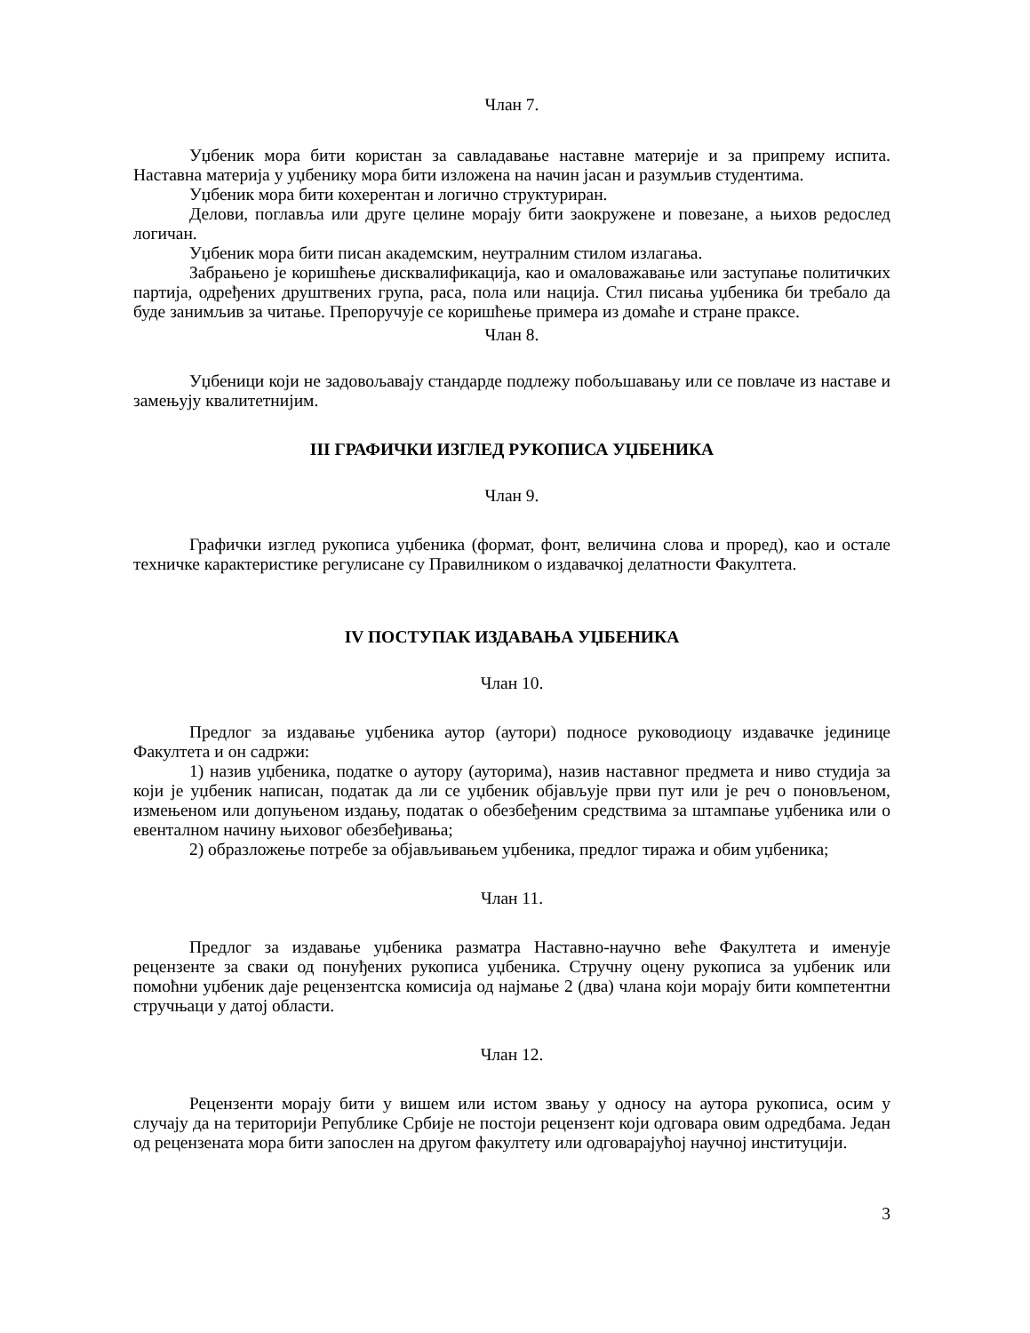Члан 7.
Уџбеник мора бити користан за савладавање наставне материје и за припрему испита. Наставна материја у уџбенику мора бити изложена на начин јасан и разумљив студентима.
Уџбеник мора бити кохерентан и логично структуриран.
Делови, поглавља или друге целине морају бити заокружене и повезане, а њихов редослед логичан.
Уџбеник мора бити писан академским, неутралним стилом излагања.
Забрањено је коришћење дисквалификација, као и омаловажавање или заступање политичких партија, одређених друштвених група, раса, пола или нација. Стил писања уџбеника би требало да буде занимљив за читање. Препоручује се коришћење примера из домаће и стране праксе.
Члан 8.
Уџбеници који не задовољавају стандарде подлежу побољшавању или се повлаче из наставе и замењују квалитетнијим.
III ГРАФИЧКИ ИЗГЛЕД РУКОПИСА УЏБЕНИКА
Члан 9.
Графички изглед рукописа уџбеника (формат, фонт, величина слова и проред), као и остале техничке карактеристике регулисане су Правилником о издавачкој делатности Факултета.
IV ПОСТУПАК ИЗДАВАЊА УЏБЕНИКА
Члан 10.
Предлог за издавање уџбеника аутор (аутори) подносе руководиоцу издавачке јединице Факултета и он садржи:
1) назив уџбеника, податке о аутору (ауторима), назив наставног предмета и ниво студија за који је уџбеник написан, податак да ли се уџбеник објављује први пут или је реч о поновљеном, измењеном или допуњеном издању, податак о обезбеђеним средствима за штампање уџбеника или о евенталном начину њиховог обезбеђивања;
2) образложење потребе за објављивањем уџбеника, предлог тиража и обим уџбеника;
Члан 11.
Предлог за издавање уџбеника разматра Наставно-научно веће Факултета и именује рецензенте за сваки од понуђених рукописа уџбеника. Стручну оцену рукописа за уџбеник или помоћни уџбеник даје рецензентска комисија од најмање 2 (два) члана који морају бити компетентни стручњаци у датој области.
Члан 12.
Рецензенти морају бити у вишем или истом звању у односу на аутора рукописа, осим у случају да на територији Републике Србије не постоји рецензент који одговара овим одредбама. Један од рецензената мора бити запослен на другом факултету или одговарајућој научној институцији.
3